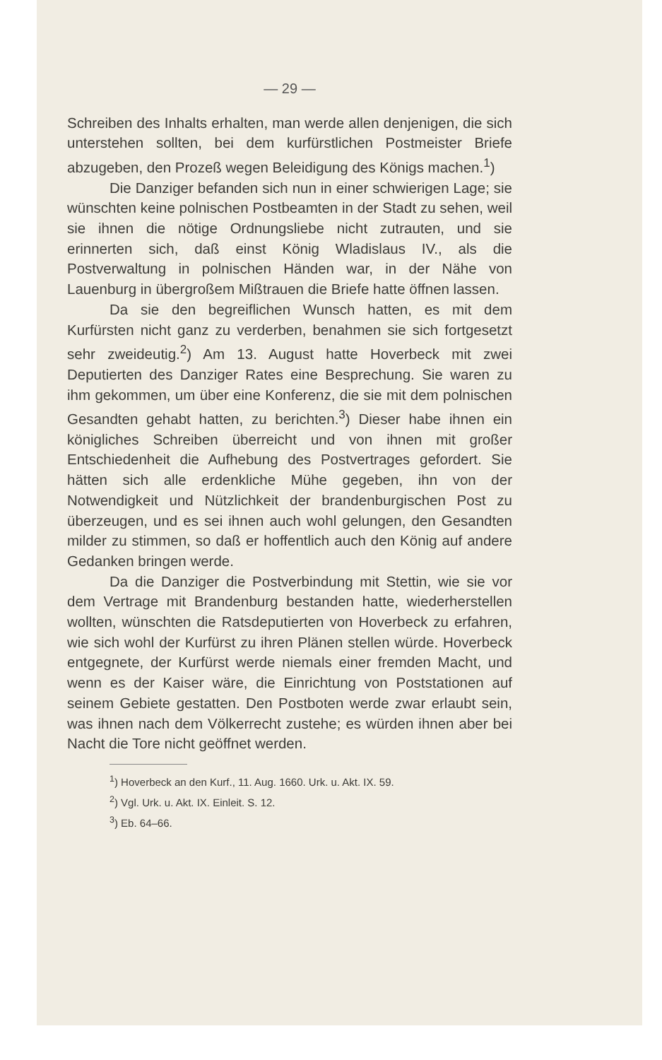— 29 —
Schreiben des Inhalts erhalten, man werde allen denjenigen, die sich unterstehen sollten, bei dem kurfürstlichen Postmeister Briefe abzugeben, den Prozeß wegen Beleidigung des Königs machen.<sup>1</sup>)
Die Danziger befanden sich nun in einer schwierigen Lage; sie wünschten keine polnischen Postbeamten in der Stadt zu sehen, weil sie ihnen die nötige Ordnungsliebe nicht zutrauten, und sie erinnerten sich, daß einst König Wladislaus IV., als die Postverwaltung in polnischen Händen war, in der Nähe von Lauenburg in übergroßem Mißtrauen die Briefe hatte öffnen lassen.
Da sie den begreiflichen Wunsch hatten, es mit dem Kurfürsten nicht ganz zu verderben, benahmen sie sich fortgesetzt sehr zweideutig.<sup>2</sup>) Am 13. August hatte Hoverbeck mit zwei Deputierten des Danziger Rates eine Besprechung. Sie waren zu ihm gekommen, um über eine Konferenz, die sie mit dem polnischen Gesandten gehabt hatten, zu berichten.<sup>3</sup>) Dieser habe ihnen ein königliches Schreiben überreicht und von ihnen mit großer Entschiedenheit die Aufhebung des Postvertrages gefordert. Sie hätten sich alle erdenkliche Mühe gegeben, ihn von der Notwendigkeit und Nützlichkeit der brandenburgischen Post zu überzeugen, und es sei ihnen auch wohl gelungen, den Gesandten milder zu stimmen, so daß er hoffentlich auch den König auf andere Gedanken bringen werde.
Da die Danziger die Postverbindung mit Stettin, wie sie vor dem Vertrage mit Brandenburg bestanden hatte, wiederherstellen wollten, wünschten die Ratsdeputierten von Hoverbeck zu erfahren, wie sich wohl der Kurfürst zu ihren Plänen stellen würde. Hoverbeck entgegnete, der Kurfürst werde niemals einer fremden Macht, und wenn es der Kaiser wäre, die Einrichtung von Poststationen auf seinem Gebiete gestatten. Den Postboten werde zwar erlaubt sein, was ihnen nach dem Völkerrecht zustehe; es würden ihnen aber bei Nacht die Tore nicht geöffnet werden.
<sup>1</sup>) Hoverbeck an den Kurf., 11. Aug. 1660. Urk. u. Akt. IX. 59.
<sup>2</sup>) Vgl. Urk. u. Akt. IX. Einleit. S. 12.
<sup>3</sup>) Eb. 64–66.